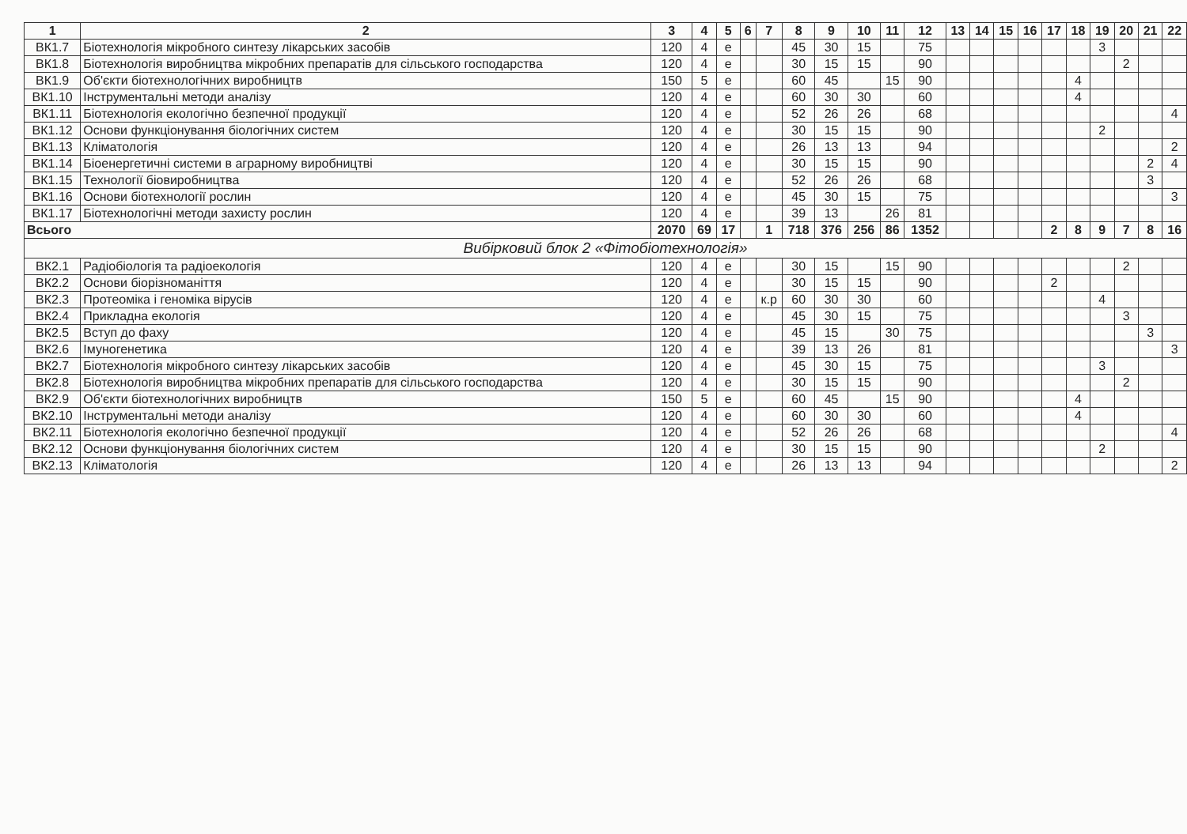| 1 | 2 | 3 | 4 | 5 | 6 | 7 | 8 | 9 | 10 | 11 | 12 | 13 | 14 | 15 | 16 | 17 | 18 | 19 | 20 | 21 | 22 |
| --- | --- | --- | --- | --- | --- | --- | --- | --- | --- | --- | --- | --- | --- | --- | --- | --- | --- | --- | --- | --- | --- |
| ВК1.7 | Біотехнологія мікробного синтезу лікарських засобів | 120 | 4 | е | | | 45 | 30 | 15 | | 75 | | | | | | | 3 | | | |
| ВК1.8 | Біотехнологія виробництва мікробних препаратів для сільського господарства | 120 | 4 | е | | | 30 | 15 | 15 | | 90 | | | | | | | | 2 | | |
| ВК1.9 | Об'єкти біотехнологічних виробництв | 150 | 5 | е | | | 60 | 45 | | 15 | 90 | | | | | | 4 | | | | |
| ВК1.10 | Інструментальні методи аналізу | 120 | 4 | е | | | 60 | 30 | 30 | | 60 | | | | | | 4 | | | | |
| ВК1.11 | Біотехнологія екологічно безпечної продукції | 120 | 4 | е | | | 52 | 26 | 26 | | 68 | | | | | | | | | | 4 |
| ВК1.12 | Основи функціонування біологічних систем | 120 | 4 | е | | | 30 | 15 | 15 | | 90 | | | | | | | 2 | | | |
| ВК1.13 | Кліматологія | 120 | 4 | е | | | 26 | 13 | 13 | | 94 | | | | | | | | | | 2 |
| ВК1.14 | Біоенергетичні системи в аграрному виробництві | 120 | 4 | е | | | 30 | 15 | 15 | | 90 | | | | | | | | | 2 | 4 |
| ВК1.15 | Технології біовиробництва | 120 | 4 | е | | | 52 | 26 | 26 | | 68 | | | | | | | | | 3 | |
| ВК1.16 | Основи біотехнології рослин | 120 | 4 | е | | | 45 | 30 | 15 | | 75 | | | | | | | | | | 3 |
| ВК1.17 | Біотехнологічні методи захисту рослин | 120 | 4 | е | | | 39 | 13 | | 26 | 81 | | | | | | | | | | |
| Всього | | 2070 | 69 | 17 | | 1 | 718 | 376 | 256 | 86 | 1352 | | | | | 2 | 8 | 9 | 7 | 8 | 16 |
| Вибірковий блок 2 «Фітобіотехнологія» | | | | | | | | | | | | | | | | | | | | | |
| ВК2.1 | Радіобіологія та радіоекологія | 120 | 4 | е | | | 30 | 15 | | 15 | 90 | | | | | | | | 2 | | |
| ВК2.2 | Основи біорізноманіття | 120 | 4 | е | | | 30 | 15 | 15 | | 90 | | | | | 2 | | | | | |
| ВК2.3 | Протеоміка і геноміка вірусів | 120 | 4 | е | | к.р | 60 | 30 | 30 | | 60 | | | | | | | 4 | | | |
| ВК2.4 | Прикладна екологія | 120 | 4 | е | | | 45 | 30 | 15 | | 75 | | | | | | | | 3 | | |
| ВК2.5 | Вступ до фаху | 120 | 4 | е | | | 45 | 15 | | 30 | 75 | | | | | | | | | 3 | |
| ВК2.6 | Імуногенетика | 120 | 4 | е | | | 39 | 13 | 26 | | 81 | | | | | | | | | | 3 |
| ВК2.7 | Біотехнологія мікробного синтезу лікарських засобів | 120 | 4 | е | | | 45 | 30 | 15 | | 75 | | | | | | | 3 | | | |
| ВК2.8 | Біотехнологія виробництва мікробних препаратів для сільського господарства | 120 | 4 | е | | | 30 | 15 | 15 | | 90 | | | | | | | | 2 | | |
| ВК2.9 | Об'єкти біотехнологічних виробництв | 150 | 5 | е | | | 60 | 45 | | 15 | 90 | | | | | | 4 | | | | |
| ВК2.10 | Інструментальні методи аналізу | 120 | 4 | е | | | 60 | 30 | 30 | | 60 | | | | | | 4 | | | | |
| ВК2.11 | Біотехнологія екологічно безпечної продукції | 120 | 4 | е | | | 52 | 26 | 26 | | 68 | | | | | | | | | | 4 |
| ВК2.12 | Основи функціонування біологічних систем | 120 | 4 | е | | | 30 | 15 | 15 | | 90 | | | | | | | 2 | | | |
| ВК2.13 | Кліматологія | 120 | 4 | е | | | 26 | 13 | 13 | | 94 | | | | | | | | | | 2 |